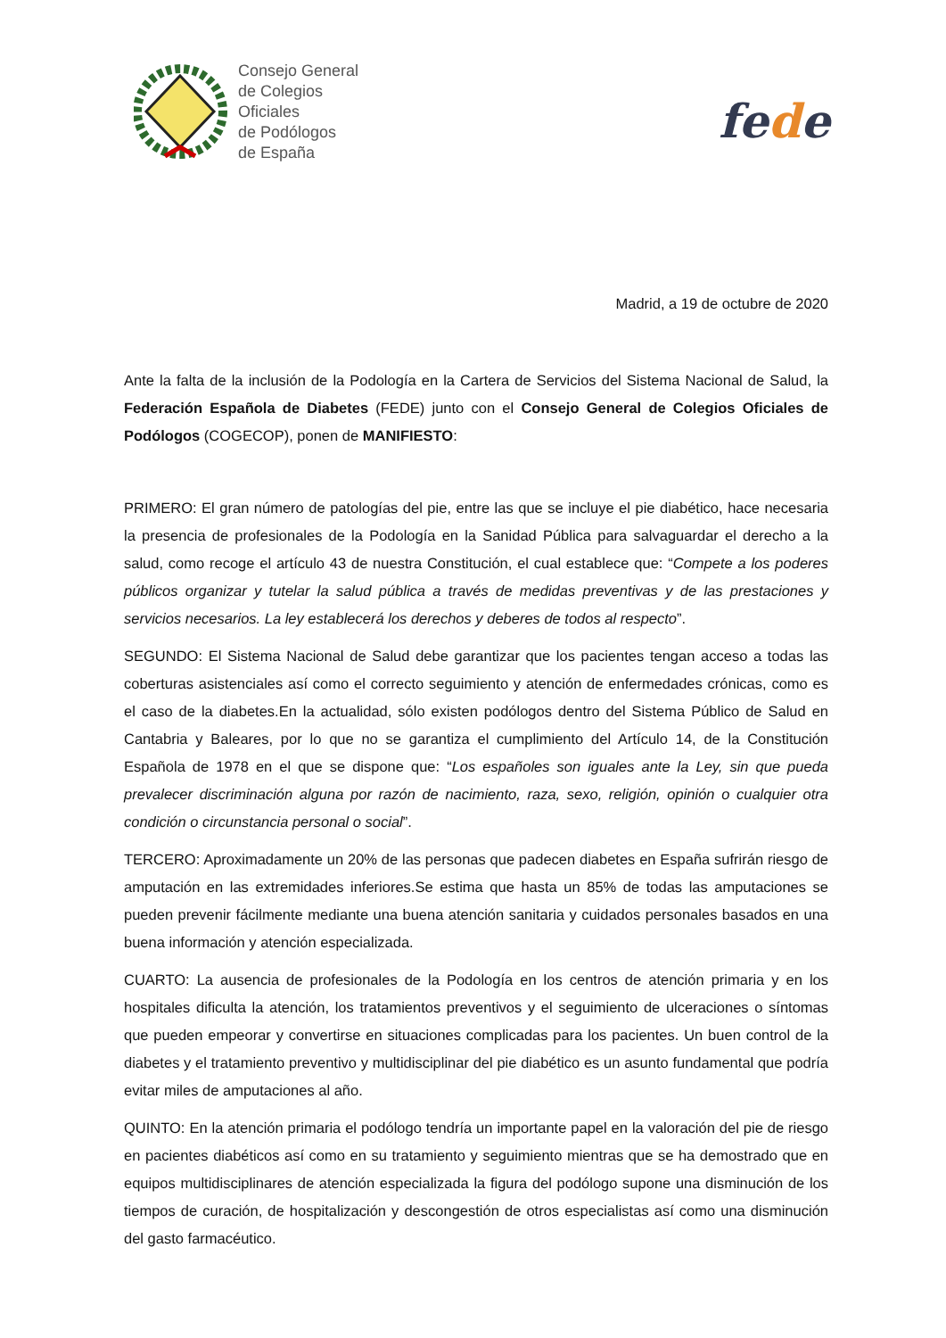Consejo General
de Colegios
Oficiales
de Podólogos
de España
fede
Madrid, a 19 de octubre de 2020
Ante la falta de la inclusión de la Podología en la Cartera de Servicios del Sistema Nacional de Salud, la Federación Española de Diabetes (FEDE) junto con el Consejo General de Colegios Oficiales de Podólogos (COGECOP), ponen de MANIFIESTO:
PRIMERO: El gran número de patologías del pie, entre las que se incluye el pie diabético, hace necesaria la presencia de profesionales de la Podología en la Sanidad Pública para salvaguardar el derecho a la salud, como recoge el artículo 43 de nuestra Constitución, el cual establece que: “Compete a los poderes públicos organizar y tutelar la salud pública a través de medidas preventivas y de las prestaciones y servicios necesarios. La ley establecerá los derechos y deberes de todos al respecto”.
SEGUNDO: El Sistema Nacional de Salud debe garantizar que los pacientes tengan acceso a todas las coberturas asistenciales así como el correcto seguimiento y atención de enfermedades crónicas, como es el caso de la diabetes.En la actualidad, sólo existen podólogos dentro del Sistema Público de Salud en Cantabria y Baleares, por lo que no se garantiza el cumplimiento del Artículo 14, de la Constitución Española de 1978 en el que se dispone que: “Los españoles son iguales ante la Ley, sin que pueda prevalecer discriminación alguna por razón de nacimiento, raza, sexo, religión, opinión o cualquier otra condición o circunstancia personal o social”.
TERCERO: Aproximadamente un 20% de las personas que padecen diabetes en España sufrirán riesgo de amputación en las extremidades inferiores.Se estima que hasta un 85% de todas las amputaciones se pueden prevenir fácilmente mediante una buena atención sanitaria y cuidados personales basados en una buena información y atención especializada.
CUARTO: La ausencia de profesionales de la Podología en los centros de atención primaria y en los hospitales dificulta la atención, los tratamientos preventivos y el seguimiento de ulceraciones o síntomas que pueden empeorar y convertirse en situaciones complicadas para los pacientes. Un buen control de la diabetes y el tratamiento preventivo y multidisciplinar del pie diabético es un asunto fundamental que podría evitar miles de amputaciones al año.
QUINTO: En la atención primaria el podólogo tendría un importante papel en la valoración del pie de riesgo en pacientes diabéticos así como en su tratamiento y seguimiento mientras que se ha demostrado que en equipos multidisciplinares de atención especializada la figura del podólogo supone una disminución de los tiempos de curación, de hospitalización y descongestión de otros especialistas así como una disminución del gasto farmacéutico.